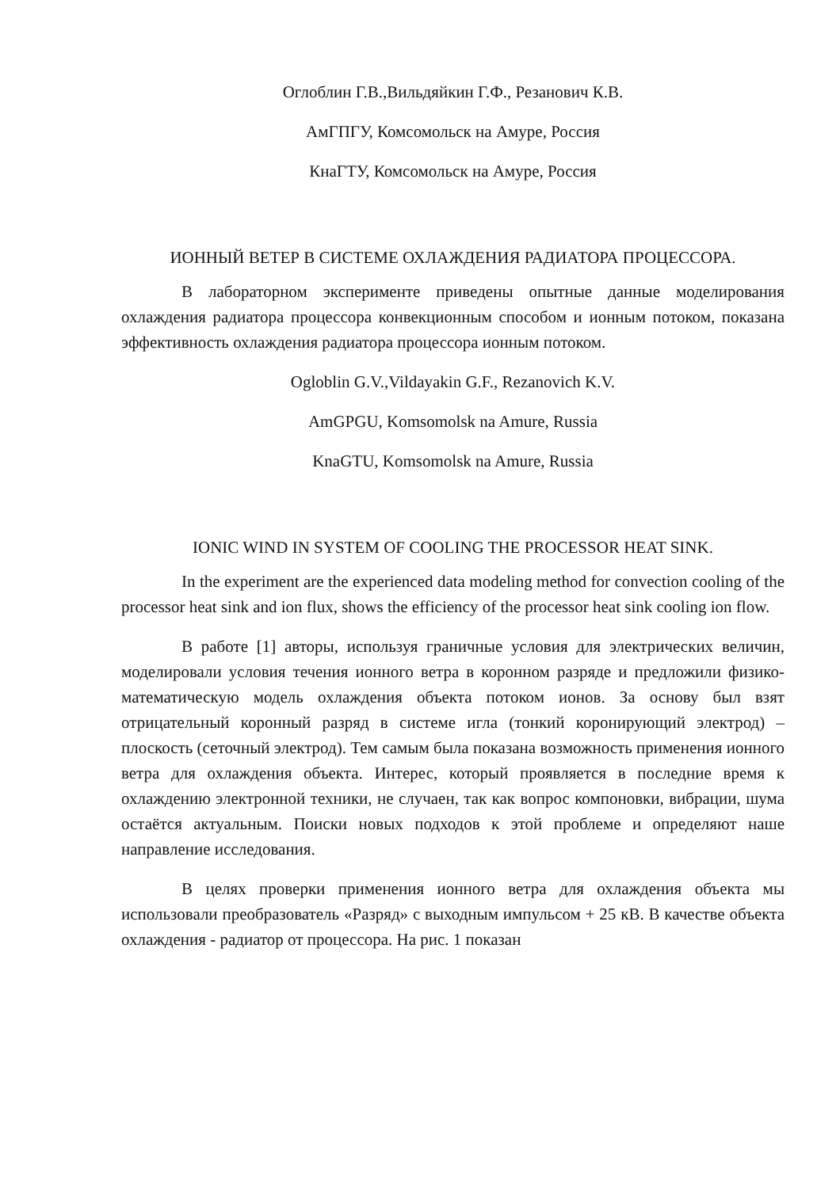Оглоблин Г.В.,Вильдяйкин Г.Ф., Резанович К.В.
АмГПГУ, Комсомольск на Амуре, Россия
КнаГТУ, Комсомольск на Амуре, Россия
ИОННЫЙ ВЕТЕР В СИСТЕМЕ ОХЛАЖДЕНИЯ РАДИАТОРА ПРОЦЕССОРА.
В лабораторном эксперименте приведены опытные данные моделирования охлаждения радиатора процессора конвекционным способом и ионным потоком, показана эффективность охлаждения радиатора процессора ионным потоком.
Ogloblin G.V.,Vildayakin G.F., Rezanovich K.V.
AmGPGU, Komsomolsk na Amure, Russia
KnaGTU, Komsomolsk na Amure, Russia
IONIC WIND IN SYSTEM OF COOLING THE PROCESSOR HEAT SINK.
In the experiment are the experienced data modeling method for convection cooling of the processor heat sink and ion flux, shows the efficiency of the processor heat sink cooling ion flow.
В работе [1] авторы, используя граничные условия для электрических величин, моделировали условия течения ионного ветра в коронном разряде и предложили физико-математическую модель охлаждения объекта потоком ионов. За основу был взят отрицательный коронный разряд в системе игла (тонкий коронирующий электрод) – плоскость (сеточный электрод). Тем самым была показана возможность применения ионного ветра для охлаждения объекта. Интерес, который проявляется в последние время к охлаждению электронной техники, не случаен, так как вопрос компоновки, вибрации, шума остаётся актуальным. Поиски новых подходов к этой проблеме и определяют наше направление исследования.
В целях проверки применения ионного ветра для охлаждения объекта мы использовали преобразователь «Разряд» с выходным импульсом + 25 кВ. В качестве объекта охлаждения - радиатор от процессора. На рис. 1 показан